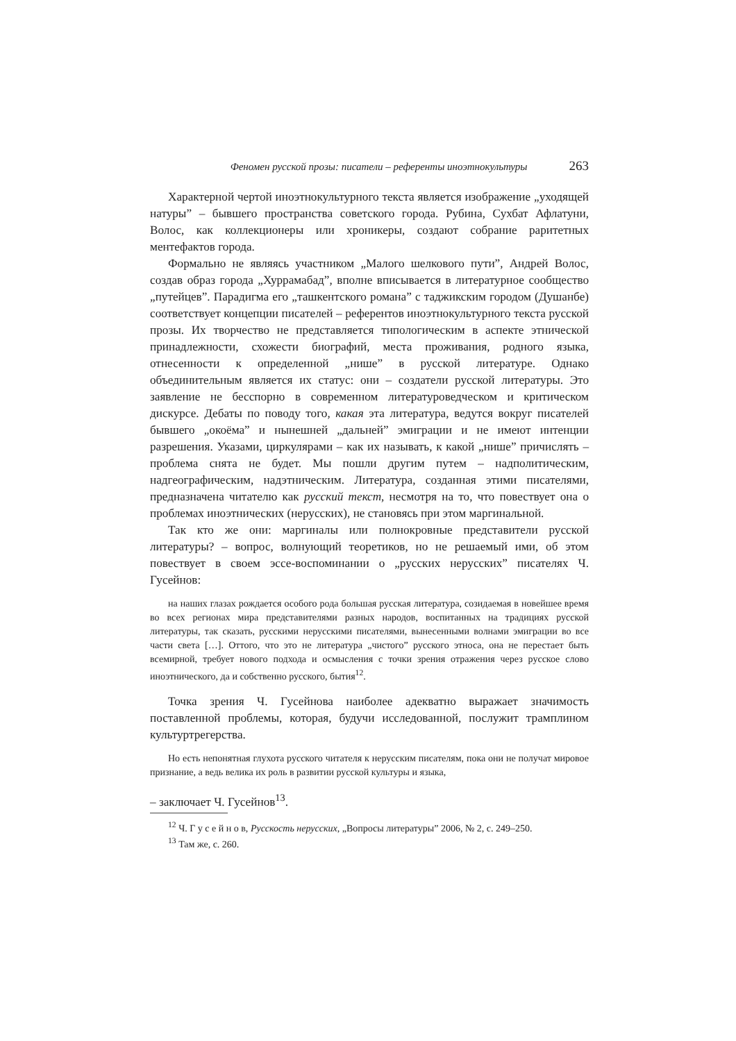Феномен русской прозы: писатели – референты иноэтнокультуры 263
Характерной чертой иноэтнокультурного текста является изображение „уходящей натуры” – бывшего пространства советского города. Рубина, Сухбат Афлатуни, Волос, как коллекционеры или хроникеры, создают собрание раритетных ментефактов города.
Формально не являясь участником „Малого шелкового пути”, Андрей Волос, создав образ города „Хуррамабад”, вполне вписывается в литературное сообщество „путейцев”. Парадигма его „ташкентского романа” с таджикским городом (Душанбе) соответствует концепции писателей – референтов иноэтнокультурного текста русской прозы. Их творчество не представляется типологическим в аспекте этнической принадлежности, схожести биографий, места проживания, родного языка, отнесенности к определенной „нише” в русской литературе. Однако объединительным является их статус: они – создатели русской литературы. Это заявление не бесспорно в современном литературоведческом и критическом дискурсе. Дебаты по поводу того, какая эта литература, ведутся вокруг писателей бывшего „окоёма” и нынешней „дальней” эмиграции и не имеют интенции разрешения. Указами, циркулярами – как их называть, к какой „нише” причислять – проблема снята не будет. Мы пошли другим путем – надполитическим, надгеографическим, надэтническим. Литература, созданная этими писателями, предназначена читателю как русский текст, несмотря на то, что повествует она о проблемах иноэтнических (нерусских), не становясь при этом маргинальной.
Так кто же они: маргиналы или полнокровные представители русской литературы? – вопрос, волнующий теоретиков, но не решаемый ими, об этом повествует в своем эссе-воспоминании о „русских нерусских” писателях Ч. Гусейнов:
на наших глазах рождается особого рода большая русская литература, созидаемая в новейшее время во всех регионах мира представителями разных народов, воспитанных на традициях русской литературы, так сказать, русскими нерусскими писателями, вынесенными волнами эмиграции во все части света […]. Оттого, что это не литература „чистого” русского этноса, она не перестает быть всемирной, требует нового подхода и осмысления с точки зрения отражения через русское слово иноэтнического, да и собственно русского, бытия<sup>12</sup>.
Точка зрения Ч. Гусейнова наиболее адекватно выражает значимость поставленной проблемы, которая, будучи исследованной, послужит трамплином культуртрегерства.
Но есть непонятная глухота русского читателя к нерусским писателям, пока они не получат мировое признание, а ведь велика их роль в развитии русской культуры и языка,
– заключает Ч. Гусейнов<sup>13</sup>.
<sup>12</sup> Ч. Г у с е й н о в, Русскость нерусских, „Вопросы литературы” 2006, № 2, с. 249–250.
<sup>13</sup> Там же, с. 260.